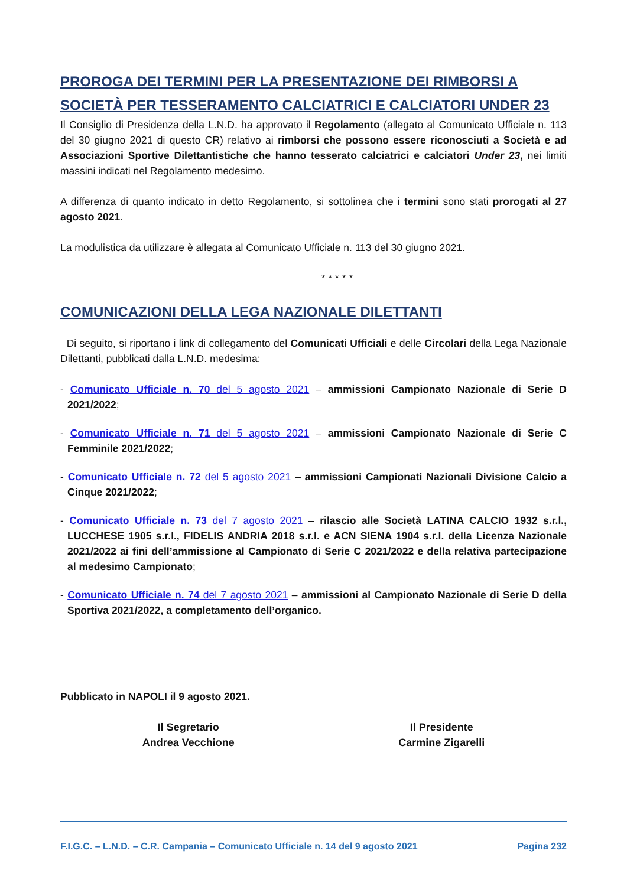PROROGA DEI TERMINI PER LA PRESENTAZIONE DEI RIMBORSI A SOCIETÀ PER TESSERAMENTO CALCIATRICI E CALCIATORI UNDER 23
Il Consiglio di Presidenza della L.N.D. ha approvato il Regolamento (allegato al Comunicato Ufficiale n. 113 del 30 giugno 2021 di questo CR) relativo ai rimborsi che possono essere riconosciuti a Società e ad Associazioni Sportive Dilettantistiche che hanno tesserato calciatrici e calciatori Under 23, nei limiti massini indicati nel Regolamento medesimo.
A differenza di quanto indicato in detto Regolamento, si sottolinea che i termini sono stati prorogati al 27 agosto 2021.
La modulistica da utilizzare è allegata al Comunicato Ufficiale n. 113 del 30 giugno 2021.
* * * * *
COMUNICAZIONI DELLA LEGA NAZIONALE DILETTANTI
Di seguito, si riportano i link di collegamento del Comunicati Ufficiali e delle Circolari della Lega Nazionale Dilettanti, pubblicati dalla L.N.D. medesima:
- Comunicato Ufficiale n. 70 del 5 agosto 2021 – ammissioni Campionato Nazionale di Serie D 2021/2022;
- Comunicato Ufficiale n. 71 del 5 agosto 2021 – ammissioni Campionato Nazionale di Serie C Femminile 2021/2022;
- Comunicato Ufficiale n. 72 del 5 agosto 2021 – ammissioni Campionati Nazionali Divisione Calcio a Cinque 2021/2022;
- Comunicato Ufficiale n. 73 del 7 agosto 2021 – rilascio alle Società LATINA CALCIO 1932 s.r.l., LUCCHESE 1905 s.r.l., FIDELIS ANDRIA 2018 s.r.l. e ACN SIENA 1904 s.r.l. della Licenza Nazionale 2021/2022 ai fini dell’ammissione al Campionato di Serie C 2021/2022 e della relativa partecipazione al medesimo Campionato;
- Comunicato Ufficiale n. 74 del 7 agosto 2021 – ammissioni al Campionato Nazionale di Serie D della Sportiva 2021/2022, a completamento dell’organico.
Pubblicato in NAPOLI il 9 agosto 2021.
Il Segretario
Andrea Vecchione
Il Presidente
Carmine Zigarelli
F.I.G.C. – L.N.D. – C.R. Campania – Comunicato Ufficiale n. 14 del 9 agosto 2021 Pagina 232